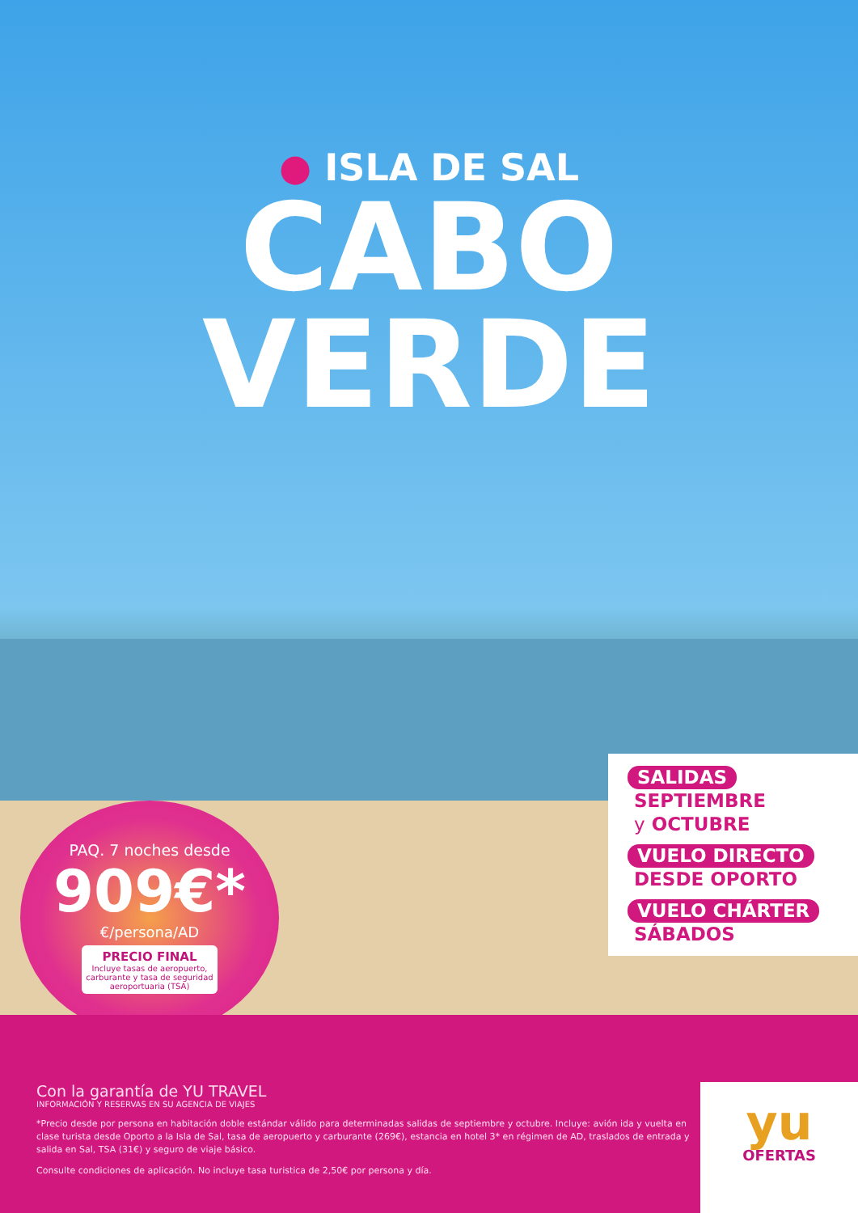● ISLA DE SAL
CABO
VERDE
PAQ. 7 noches desde
909€*
€/persona/AD
PRECIO FINAL
Incluye tasas de aeropuerto, carburante y tasa de seguridad aeroportuaria (TSA)
SALIDAS
SEPTIEMBRE
y OCTUBRE
VUELO DIRECTO
DESDE OPORTO
VUELO CHÁRTER
SÁBADOS
Con la garantía de YU TRAVEL
INFORMACIÓN Y RESERVAS EN SU AGENCIA DE VIAJES
*Precio desde por persona en habitación doble estándar válido para determinadas salidas de septiembre y octubre. Incluye: avión ida y vuelta en clase turista desde Oporto a la Isla de Sal, tasa de aeropuerto y carburante (269€), estancia en hotel 3* en régimen de AD, traslados de entrada y salida en Sal, TSA (31€) y seguro de viaje básico.
Consulte condiciones de aplicación. No incluye tasa turistica de 2,50€ por persona y día.
yu
OFERTAS